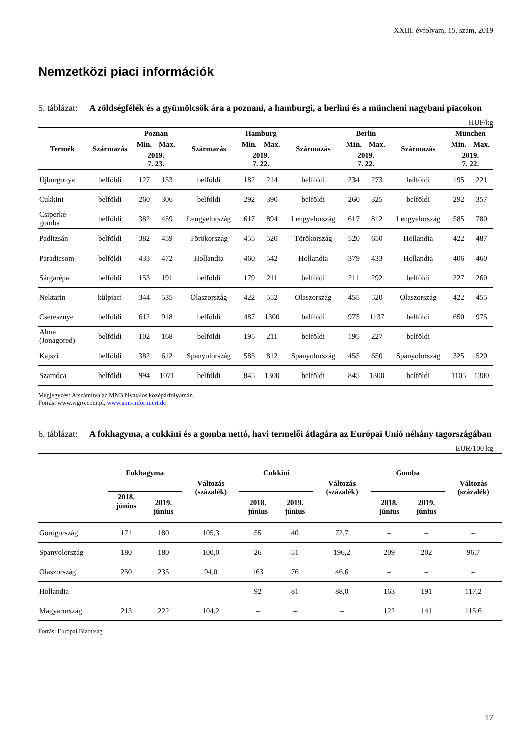XXIII. évfolyam, 15. szám, 2019
Nemzetközi piaci információk
5. táblázat:
A zöldségfélék és a gyümölcsök ára a poznani, a hamburgi, a berlini és a müncheni nagybani piacokon
HUF/kg
| Termék | Származás | Poznan | | Származás | Hamburg | | Származás | Berlin | | Származás | München | |
| --- | --- | --- | --- | --- | --- | --- | --- | --- | --- | --- | --- | --- |
| | | Min. | Max. | | Min. | Max. | | Min. | Max. | | Min. | Max. |
| | | 2019. 7. 23. | | | 2019. 7. 22. | | | 2019. 7. 22. | | | 2019. 7. 22. | |
| Újburgonya | belföldi | 127 | 153 | belföldi | 182 | 214 | belföldi | 234 | 273 | belföldi | 195 | 221 |
| Cukkini | belföldi | 260 | 306 | belföldi | 292 | 390 | belföldi | 260 | 325 | belföldi | 292 | 357 |
| Csiperke- gomba | belföldi | 382 | 459 | Lengyelország | 617 | 894 | Lengyelország | 617 | 812 | Lengyelország | 585 | 780 |
| Padlizsán | belföldi | 382 | 459 | Törökország | 455 | 520 | Törökország | 520 | 650 | Hollandia | 422 | 487 |
| Paradicsom | belföldi | 433 | 472 | Hollandia | 460 | 542 | Hollandia | 379 | 433 | Hollandia | 406 | 460 |
| Sárgarépa | belföldi | 153 | 191 | belföldi | 179 | 211 | belföldi | 211 | 292 | belföldi | 227 | 260 |
| Nektarin | külpiaci | 344 | 535 | Olaszország | 422 | 552 | Olaszország | 455 | 520 | Olaszország | 422 | 455 |
| Cseresznye | belföldi | 612 | 918 | belföldi | 487 | 1300 | belföldi | 975 | 1137 | belföldi | 650 | 975 |
| Alma (Jonagored) | belföldi | 102 | 168 | belföldi | 195 | 211 | belföldi | 195 | 227 | belföldi | – | – |
| Kajszi | belföldi | 382 | 612 | Spanyolország | 585 | 812 | Spanyolország | 455 | 650 | Spanyolország | 325 | 520 |
| Szamóca | belföldi | 994 | 1071 | belföldi | 845 | 1300 | belföldi | 845 | 1300 | belföldi | 1105 | 1300 |
Megjegyzés: Átszámítva az MNB hivatalos középárfolyamán.
Forrás: www.wgro.com.pl, www.ami-informiert.de
6. táblázat:
A fokhagyma, a cukkini és a gomba nettó, havi termelői átlagára az Európai Unió néhány tagországában
EUR/100 kg
| | Fokhagyma | | Változás (százalék) | Cukkini | | Változás (százalék) | Gomba | | Változás (százalék) |
| --- | --- | --- | --- | --- | --- | --- | --- | --- | --- |
| | 2018. június | 2019. június | | 2018. június | 2019. június | | 2018. június | 2019. június | |
| Görögország | 171 | 180 | 105,3 | 55 | 40 | 72,7 | – | – | – |
| Spanyolország | 180 | 180 | 100,0 | 26 | 51 | 196,2 | 209 | 202 | 96,7 |
| Olaszország | 250 | 235 | 94,0 | 163 | 76 | 46,6 | – | – | – |
| Hollandia | – | – | – | 92 | 81 | 88,0 | 163 | 191 | 117,2 |
| Magyarország | 213 | 222 | 104,2 | – | – | – | 122 | 141 | 115,6 |
Forrás: Európai Bizottság
17